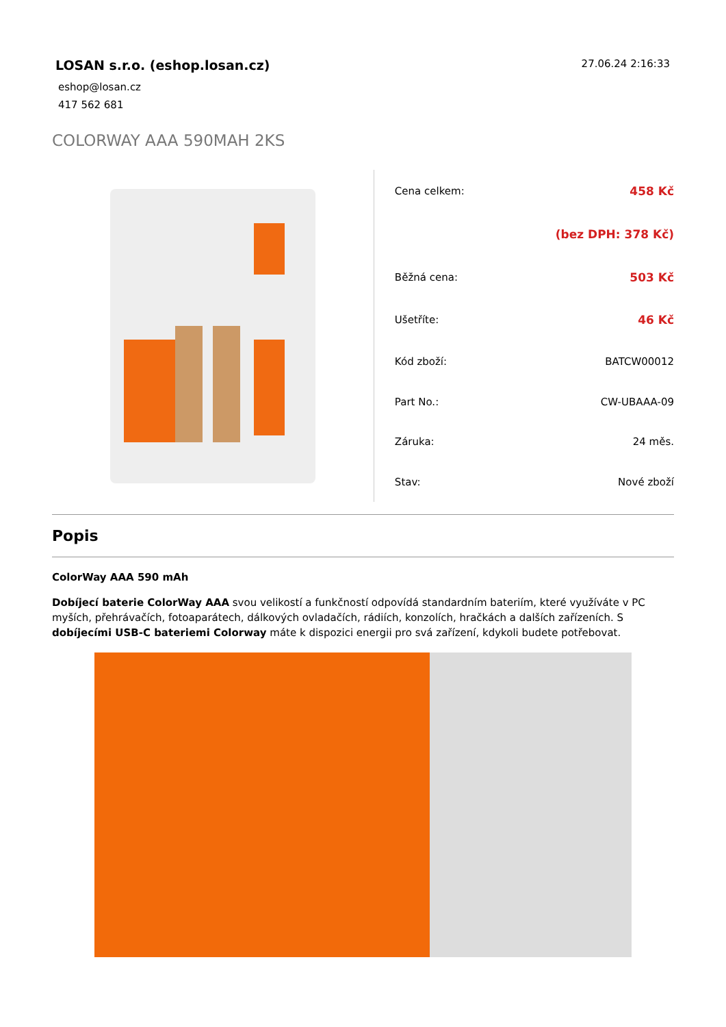LOSAN s.r.o. (eshop.losan.cz)
27.06.24 2:16:33
eshop@losan.cz
417 562 681
COLORWAY AAA 590MAH 2KS
| Cena celkem: | 458 Kč |
| | (bez DPH: 378 Kč) |
| Běžná cena: | 503 Kč |
| Ušetříte: | 46 Kč |
| Kód zboží: | BATCW00012 |
| Part No.: | CW-UBAAA-09 |
| Záruka: | 24 měs. |
| Stav: | Nové zboží |
Popis
ColorWay AAA 590 mAh
Dobíjecí baterie ColorWay AAA svou velikostí a funkčností odpovídá standardním bateriím, které využíváte v PC myších, přehrávačích, fotoaparátech, dálkových ovladačích, rádiích, konzolích, hračkách a dalších zařízeních. S dobíjecími USB-C bateriemi Colorway máte k dispozici energii pro svá zařízení, kdykoli budete potřebovat.